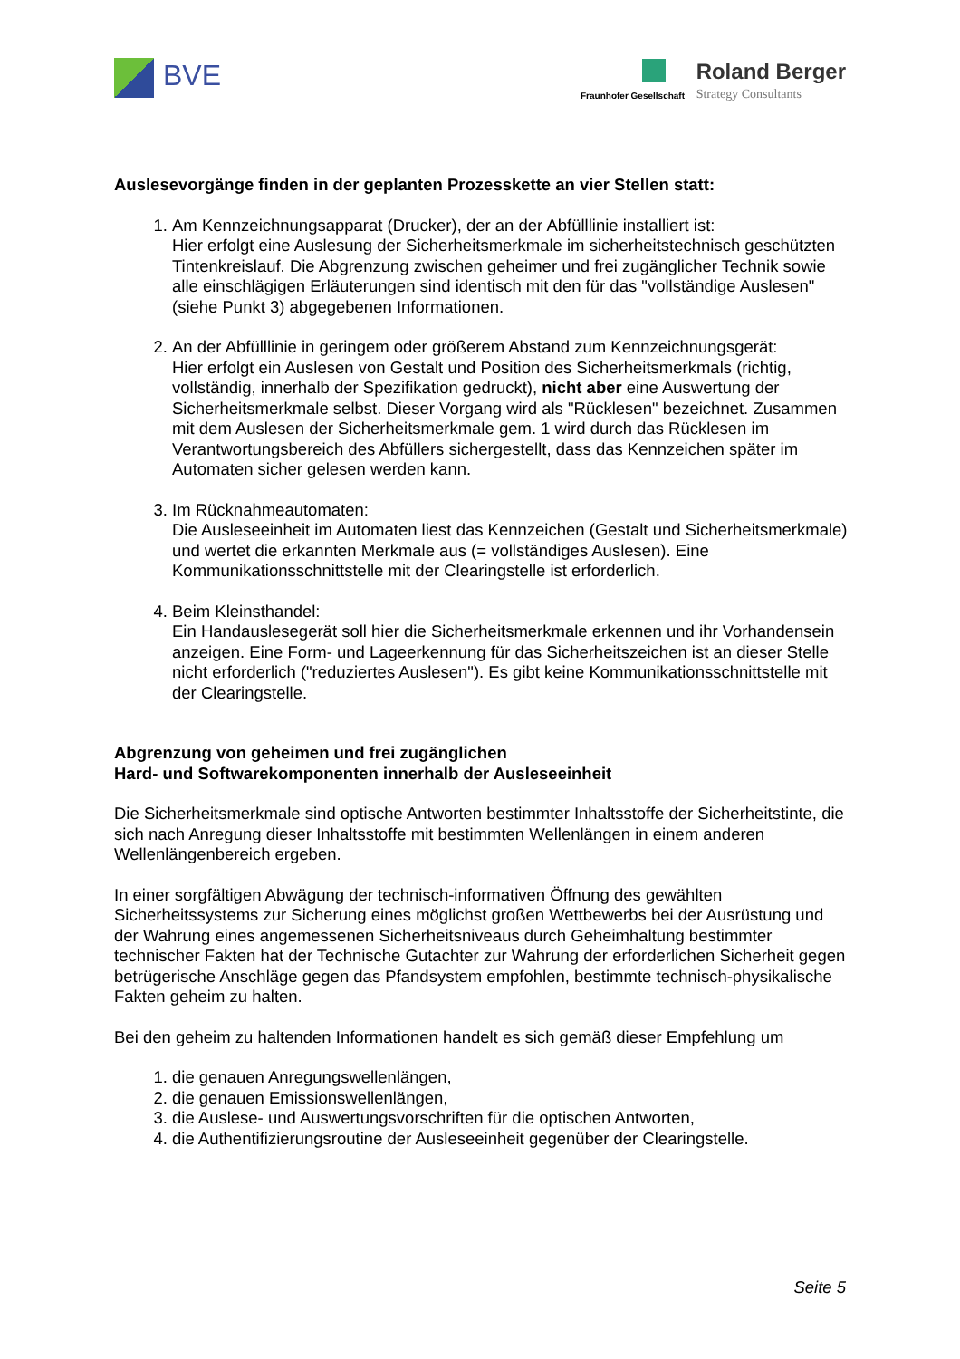BVE Fraunhofer Gesellschaft
Roland Berger
Strategy Consultants
Auslesevorgänge finden in der geplanten Prozesskette an vier Stellen statt:
1. Am Kennzeichnungsapparat (Drucker), der an der Abfülllinie installiert ist:
Hier erfolgt eine Auslesung der Sicherheitsmerkmale im sicherheitstechnisch geschützten Tintenkreislauf. Die Abgrenzung zwischen geheimer und frei zugänglicher Technik sowie alle einschlägigen Erläuterungen sind identisch mit den für das "vollständige Auslesen" (siehe Punkt 3) abgegebenen Informationen.
2. An der Abfülllinie in geringem oder größerem Abstand zum Kennzeichnungsgerät:
Hier erfolgt ein Auslesen von Gestalt und Position des Sicherheitsmerkmals (richtig, vollständig, innerhalb der Spezifikation gedruckt), nicht aber eine Auswertung der Sicherheitsmerkmale selbst. Dieser Vorgang wird als "Rücklesen" bezeichnet. Zusammen mit dem Auslesen der Sicherheitsmerkmale gem. 1 wird durch das Rücklesen im Verantwortungsbereich des Abfüllers sichergestellt, dass das Kennzeichen später im Automaten sicher gelesen werden kann.
3. Im Rücknahmeautomaten:
Die Ausleseeinheit im Automaten liest das Kennzeichen (Gestalt und Sicherheitsmerkmale) und wertet die erkannten Merkmale aus (= vollständiges Auslesen). Eine Kommunikationsschnittstelle mit der Clearingstelle ist erforderlich.
4. Beim Kleinsthandel:
Ein Handauslesegerät soll hier die Sicherheitsmerkmale erkennen und ihr Vorhandensein anzeigen. Eine Form- und Lageerkennung für das Sicherheitszeichen ist an dieser Stelle nicht erforderlich ("reduziertes Auslesen"). Es gibt keine Kommunikationsschnittstelle mit der Clearingstelle.
Abgrenzung von geheimen und frei zugänglichen
Hard- und Softwarekomponenten innerhalb der Ausleseeinheit
Die Sicherheitsmerkmale sind optische Antworten bestimmter Inhaltsstoffe der Sicherheitstinte, die sich nach Anregung dieser Inhaltsstoffe mit bestimmten Wellenlängen in einem anderen Wellenlängenbereich ergeben.
In einer sorgfältigen Abwägung der technisch-informativen Öffnung des gewählten Sicherheitssystems zur Sicherung eines möglichst großen Wettbewerbs bei der Ausrüstung und der Wahrung eines angemessenen Sicherheitsniveaus durch Geheimhaltung bestimmter technischer Fakten hat der Technische Gutachter zur Wahrung der erforderlichen Sicherheit gegen betrügerische Anschläge gegen das Pfandsystem empfohlen, bestimmte technisch-physikalische Fakten geheim zu halten.
Bei den geheim zu haltenden Informationen handelt es sich gemäß dieser Empfehlung um
1. die genauen Anregungswellenlängen,
2. die genauen Emissionswellenlängen,
3. die Auslese- und Auswertungsvorschriften für die optischen Antworten,
4. die Authentifizierungsroutine der Ausleseeinheit gegenüber der Clearingstelle.
Seite 5